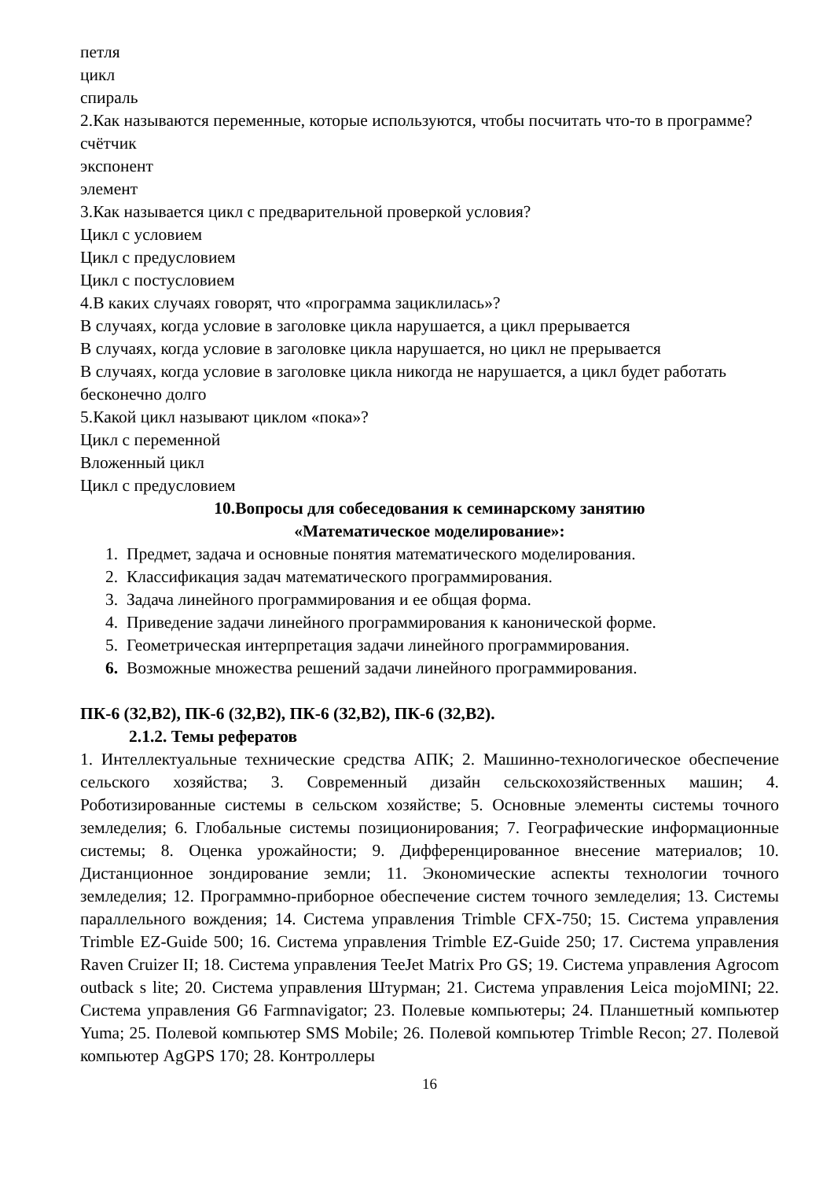петля
цикл
спираль
2.Как называются переменные, которые используются, чтобы посчитать что-то в программе?
счётчик
экспонент
элемент
3.Как называется цикл с предварительной проверкой условия?
Цикл с условием
Цикл с предусловием
Цикл с постусловием
4.В каких случаях говорят, что «программа зациклилась»?
В случаях, когда условие в заголовке цикла нарушается, а цикл прерывается
В случаях, когда условие в заголовке цикла нарушается, но цикл не прерывается
В случаях, когда условие в заголовке цикла никогда не нарушается, а цикл будет работать бесконечно долго
5.Какой цикл называют циклом «пока»?
Цикл с переменной
Вложенный цикл
Цикл с предусловием
10.Вопросы для собеседования к семинарскому занятию
«Математическое моделирование»:
1. Предмет, задача и основные понятия математического моделирования.
2. Классификация задач математического программирования.
3. Задача линейного программирования и ее общая форма.
4. Приведение задачи линейного программирования к канонической форме.
5. Геометрическая интерпретация задачи линейного программирования.
6. Возможные множества решений задачи линейного программирования.
ПК-6 (З2,В2), ПК-6 (З2,В2), ПК-6 (З2,В2), ПК-6 (З2,В2).
2.1.2. Темы рефератов
1. Интеллектуальные технические средства АПК; 2. Машинно-технологическое обеспечение сельского хозяйства; 3. Современный дизайн сельскохозяйственных машин; 4. Роботизированные системы в сельском хозяйстве; 5. Основные элементы системы точного земледелия; 6. Глобальные системы позиционирования; 7. Географические информационные системы; 8. Оценка урожайности; 9. Дифференцированное внесение материалов; 10. Дистанционное зондирование земли; 11. Экономические аспекты технологии точного земледелия; 12. Программно-приборное обеспечение систем точного земледелия; 13. Системы параллельного вождения; 14. Система управления Trimble CFX-750; 15. Система управления Trimble EZ-Guide 500; 16. Система управления Trimble EZ-Guide 250; 17. Система управления Raven Cruizer II; 18. Система управления TeeJet Matrix Pro GS; 19. Система управления Agrocom outback s lite; 20. Система управления Штурман; 21. Система управления Leica mojoMINI; 22. Система управления G6 Farmnavigator; 23. Полевые компьютеры; 24. Планшетный компьютер Yuma; 25. Полевой компьютер SMS Mobile; 26. Полевой компьютер Trimble Recon; 27. Полевой компьютер AgGPS 170; 28. Контроллеры
16